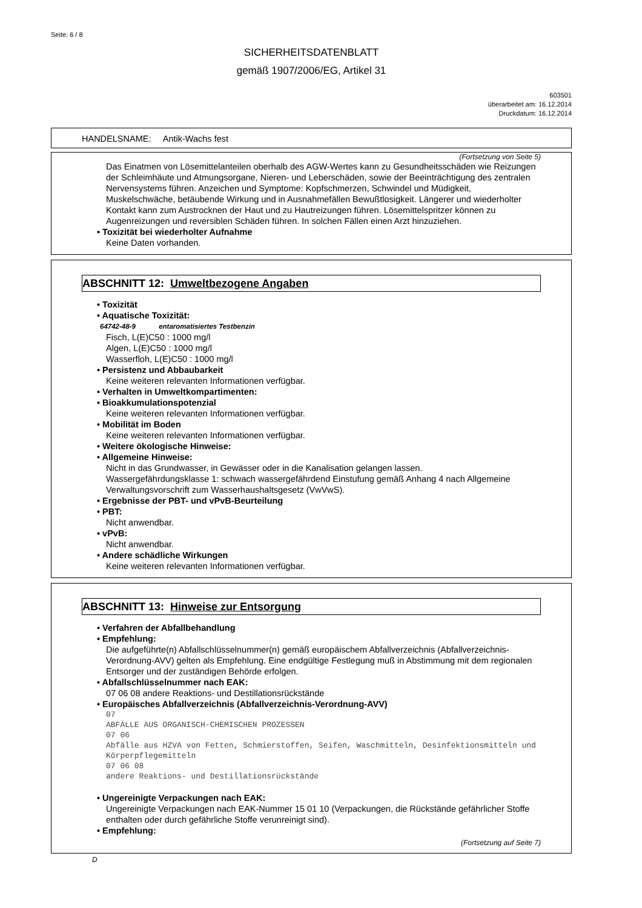Seite: 6 / 8
SICHERHEITSDATENBLATT
gemäß 1907/2006/EG, Artikel 31
603501
überarbeitet am: 16.12.2014
Druckdatum: 16.12.2014
HANDELSNAME: Antik-Wachs fest
(Fortsetzung von Seite 5)
Das Einatmen von Lösemittelanteilen oberhalb des AGW-Wertes kann zu Gesundheitsschäden wie Reizungen der Schleimhäute und Atmungsorgane, Nieren- und Leberschäden, sowie der Beeinträchtigung des zentralen Nervensystems führen. Anzeichen und Symptome: Kopfschmerzen, Schwindel und Müdigkeit, Muskelschwäche, betäubende Wirkung und in Ausnahmefällen Bewußtlosigkeit. Längerer und wiederholter Kontakt kann zum Austrocknen der Haut und zu Hautreizungen führen. Lösemittelspritzer können zu Augenreizungen und reversiblen Schäden führen. In solchen Fällen einen Arzt hinzuziehen.
• Toxizität bei wiederholter Aufnahme
Keine Daten vorhanden.
ABSCHNITT 12: Umweltbezogene Angaben
• Toxizität
• Aquatische Toxizität:
64742-48-9 entaromatisiertes Testbenzin
Fisch, L(E)C50 : 1000 mg/l
Algen, L(E)C50 : 1000 mg/l
Wasserfloh, L(E)C50 : 1000 mg/l
• Persistenz und Abbaubarkeit
Keine weiteren relevanten Informationen verfügbar.
• Verhalten in Umweltkompartimenten:
• Bioakkumulationspotenzial
Keine weiteren relevanten Informationen verfügbar.
• Mobilität im Boden
Keine weiteren relevanten Informationen verfügbar.
• Weitere ökologische Hinweise:
• Allgemeine Hinweise:
Nicht in das Grundwasser, in Gewässer oder in die Kanalisation gelangen lassen.
Wassergefährdungsklasse 1: schwach wassergefährdend Einstufung gemäß Anhang 4 nach Allgemeine Verwaltungsvorschrift zum Wasserhaushaltsgesetz (VwVwS).
• Ergebnisse der PBT- und vPvB-Beurteilung
• PBT:
Nicht anwendbar.
• vPvB:
Nicht anwendbar.
• Andere schädliche Wirkungen
Keine weiteren relevanten Informationen verfügbar.
ABSCHNITT 13: Hinweise zur Entsorgung
• Verfahren der Abfallbehandlung
• Empfehlung:
Die aufgeführte(n) Abfallschlüsselnummer(n) gemäß europäischem Abfallverzeichnis (Abfallverzeichnis-Verordnung-AVV) gelten als Empfehlung. Eine endgültige Festlegung muß in Abstimmung mit dem regionalen Entsorger und der zuständigen Behörde erfolgen.
• Abfallschlüsselnummer nach EAK:
07 06 08 andere Reaktions- und Destillationsrückstände
• Europäisches Abfallverzeichnis (Abfallverzeichnis-Verordnung-AVV)
07
ABFÄLLE AUS ORGANISCH-CHEMISCHEN PROZESSEN
07 06
Abfälle aus HZVA von Fetten, Schmierstoffen, Seifen, Waschmitteln, Desinfektionsmitteln und Körperpflegemitteln
07 06 08
andere Reaktions- und Destillationsrückstände
• Ungereinigte Verpackungen nach EAK:
Ungereinigte Verpackungen nach EAK-Nummer 15 01 10 (Verpackungen, die Rückstände gefährlicher Stoffe enthalten oder durch gefährliche Stoffe verunreinigt sind).
• Empfehlung:
(Fortsetzung auf Seite 7)
D